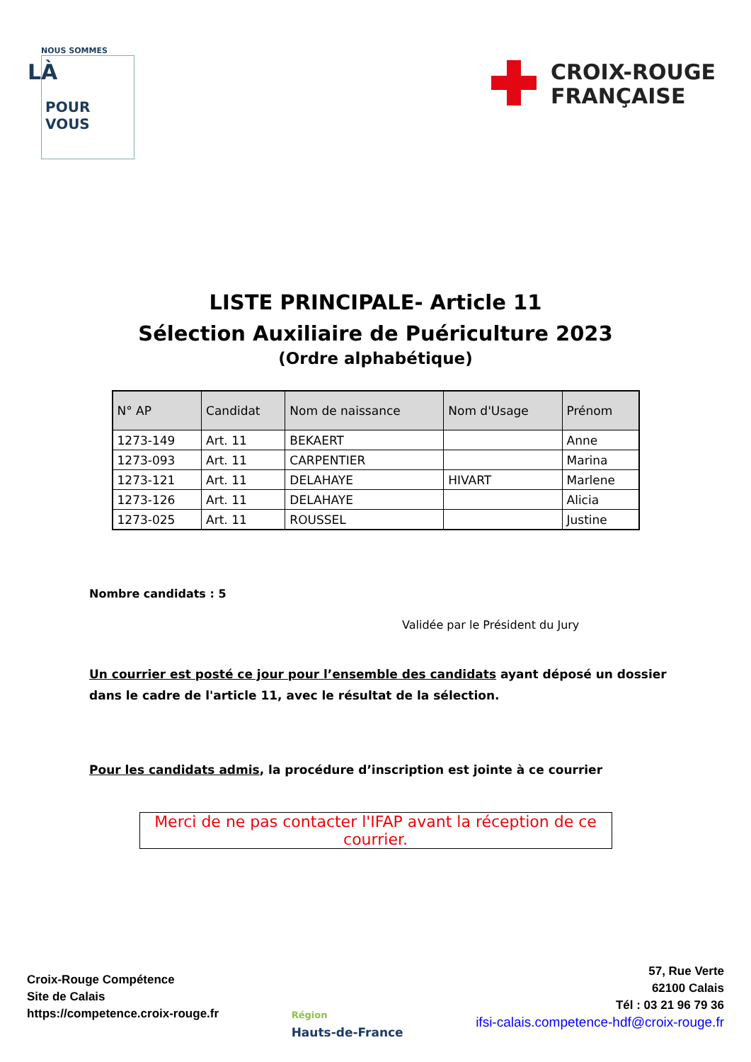NOUS SOMMES
LÀ
POUR
VOUS
CROIX-ROUGE
FRANÇAISE
LISTE PRINCIPALE- Article 11
Sélection Auxiliaire de Puériculture 2023
(Ordre alphabétique)
| N° AP | Candidat | Nom de naissance | Nom d'Usage | Prénom |
| --- | --- | --- | --- | --- |
| 1273-149 | Art. 11 | BEKAERT | | Anne |
| 1273-093 | Art. 11 | CARPENTIER | | Marina |
| 1273-121 | Art. 11 | DELAHAYE | HIVART | Marlene |
| 1273-126 | Art. 11 | DELAHAYE | | Alicia |
| 1273-025 | Art. 11 | ROUSSEL | | Justine |
Nombre candidats : 5
Validée par le Président du Jury
Un courrier est posté ce jour pour l’ensemble des candidats ayant déposé un dossier dans le cadre de l'article 11, avec le résultat de la sélection.
Pour les candidats admis, la procédure d’inscription est jointe à ce courrier
Merci de ne pas contacter l'IFAP avant la réception de ce courrier.
Croix-Rouge Compétence
Site de Calais
https://competence.croix-rouge.fr
Région
Hauts-de-France
57, Rue Verte
62100 Calais
Tél : 03 21 96 79 36
ifsi-calais.competence-hdf@croix-rouge.fr